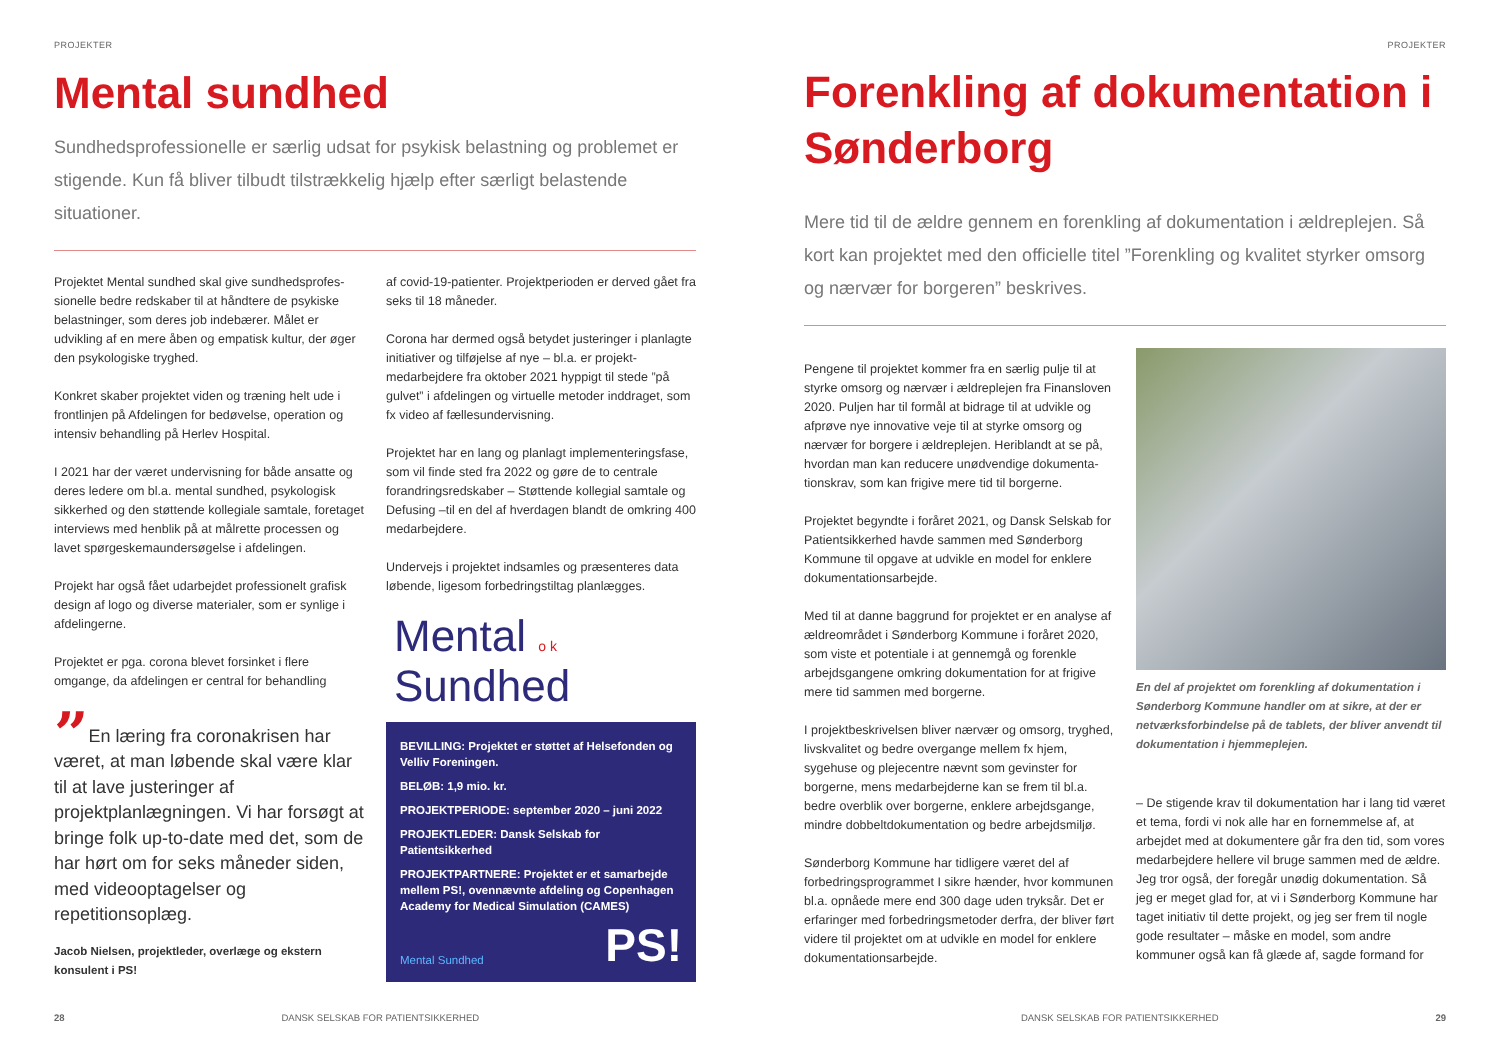PROJEKTER
Mental sundhed
Sundhedsprofessionelle er særlig udsat for psykisk belastning og problemet er stigende. Kun få bliver tilbudt tilstrækkelig hjælp efter særligt belastende situationer.
Projektet Mental sundhed skal give sundhedsprofes­sionelle bedre redskaber til at håndtere de psykiske belastninger, som deres job indebærer. Målet er udvikling af en mere åben og empatisk kultur, der øger den psykologiske tryghed.
Konkret skaber projektet viden og træning helt ude i frontlinjen på Afdelingen for bedøvelse, operation og intensiv behandling på Herlev Hospital.
I 2021 har der været undervisning for både ansatte og deres ledere om bl.a. mental sundhed, psykologisk sikkerhed og den støttende kollegiale samtale, fore­taget interviews med henblik på at målrette processen og lavet spørgeskemaundersøgelse i afdelingen.
Projekt har også fået udarbejdet professionelt grafisk design af logo og diverse materialer, som er synlige i afdelingerne.
Projektet er pga. corona blevet forsinket i flere omgange, da afdelingen er central for behandling
”En læring fra coronakrisen har været, at man løbende skal være klar til at lave justeringer af projektplanlægningen. Vi har forsøgt at bringe folk up-to-date med det, som de har hørt om for seks måneder siden, med videooptagelser og repetitionsoplæg.
Jacob Nielsen, projektleder, overlæge og ekstern konsulent i PS!
af covid-19-patienter. Projektperioden er derved gået fra seks til 18 måneder.
Corona har dermed også betydet justeringer i plan­lagte initiativer og tilføjelse af nye – bl.a. er projekt­medarbejdere fra oktober 2021 hyppigt til stede ”på gulvet” i afdelingen og virtuelle metoder inddraget, som fx video af fællesundervisning.
Projektet har en lang og planlagt implementeringsfase, som vil finde sted fra 2022 og gøre de to centrale forandringsredskaber – Støttende kollegial samtale og Defusing –til en del af hverdagen blandt de omkring 400 medarbejdere.
Undervejs i projektet indsamles og præsenteres data løbende, ligesom forbedringstiltag planlægges.
Mental o k
Sundhed
BEVILLING: Projektet er støttet af Helsefonden og Velliv Foreningen.
BELØB: 1,9 mio. kr.
PROJEKTPERIODE: september 2020 – juni 2022
PROJEKTLEDER: Dansk Selskab for Patientsikkerhed
PROJEKTPARTNERE: Projektet er et samarbejde mellem PS!, ovennævnte afdeling og Copenhagen Academy for Medical Simulation (CAMES)
Mental Sundhed PS!
28 DANSK SELSKAB FOR PATIENTSIKKERHED
PROJEKTER
Forenkling af dokumentation i Sønderborg
Mere tid til de ældre gennem en forenkling af dokumentation i ældreplejen. Så kort kan projektet med den officielle titel ”Forenkling og kvalitet styrker omsorg og nærvær for borgeren” beskrives.
Pengene til projektet kommer fra en særlig pulje til at styrke omsorg og nærvær i ældreplejen fra Finans­loven 2020. Puljen har til formål at bidrage til at udvikle og afprøve nye innovative veje til at styrke omsorg og nærvær for borgere i ældreplejen. Heriblandt at se på, hvordan man kan reducere unødvendige dokumenta­tionskrav, som kan frigive mere tid til borgerne.
Projektet begyndte i foråret 2021, og Dansk Selskab for Patientsikkerhed havde sammen med Sønderborg Kommune til opgave at udvikle en model for enklere dokumentationsarbejde.
Med til at danne baggrund for projektet er en analyse af ældreområdet i Sønderborg Kommune i foråret 2020, som viste et potentiale i at gennemgå og forenkle arbejdsgangene omkring dokumentation for at frigive mere tid sammen med borgerne.
I projektbeskrivelsen bliver nærvær og omsorg, tryghed, livskvalitet og bedre overgange mellem fx hjem, sygehuse og plejecentre nævnt som gevinster for borgerne, mens medarbejderne kan se frem til bl.a. bedre overblik over borgerne, enklere arbejdsgange, mindre dobbeltdokumentation og bedre arbejdsmiljø.
Sønderborg Kommune har tidligere været del af forbedringsprogrammet I sikre hænder, hvor kommunen bl.a. opnåede mere end 300 dage uden tryksår. Det er erfaringer med forbedringsmetoder derfra, der bliver ført videre til projektet om at udvikle en model for enklere dokumentationsarbejde.
En del af projektet om forenkling af dokumentation i Sønderborg Kommune handler om at sikre, at der er netværksforbindelse på de tablets, der bliver anvendt til dokumentation i hjemmeplejen.
– De stigende krav til dokumentation har i lang tid været et tema, fordi vi nok alle har en fornemmelse af, at arbejdet med at dokumentere går fra den tid, som vores medarbejdere hellere vil bruge sammen med de ældre. Jeg tror også, der foregår unødig dokumentation. Så jeg er meget glad for, at vi i Sønderborg Kommune har taget initiativ til dette projekt, og jeg ser frem til nogle gode resultater – måske en model, som andre kommuner også kan få glæde af, sagde formand for
DANSK SELSKAB FOR PATIENTSIKKERHED 29